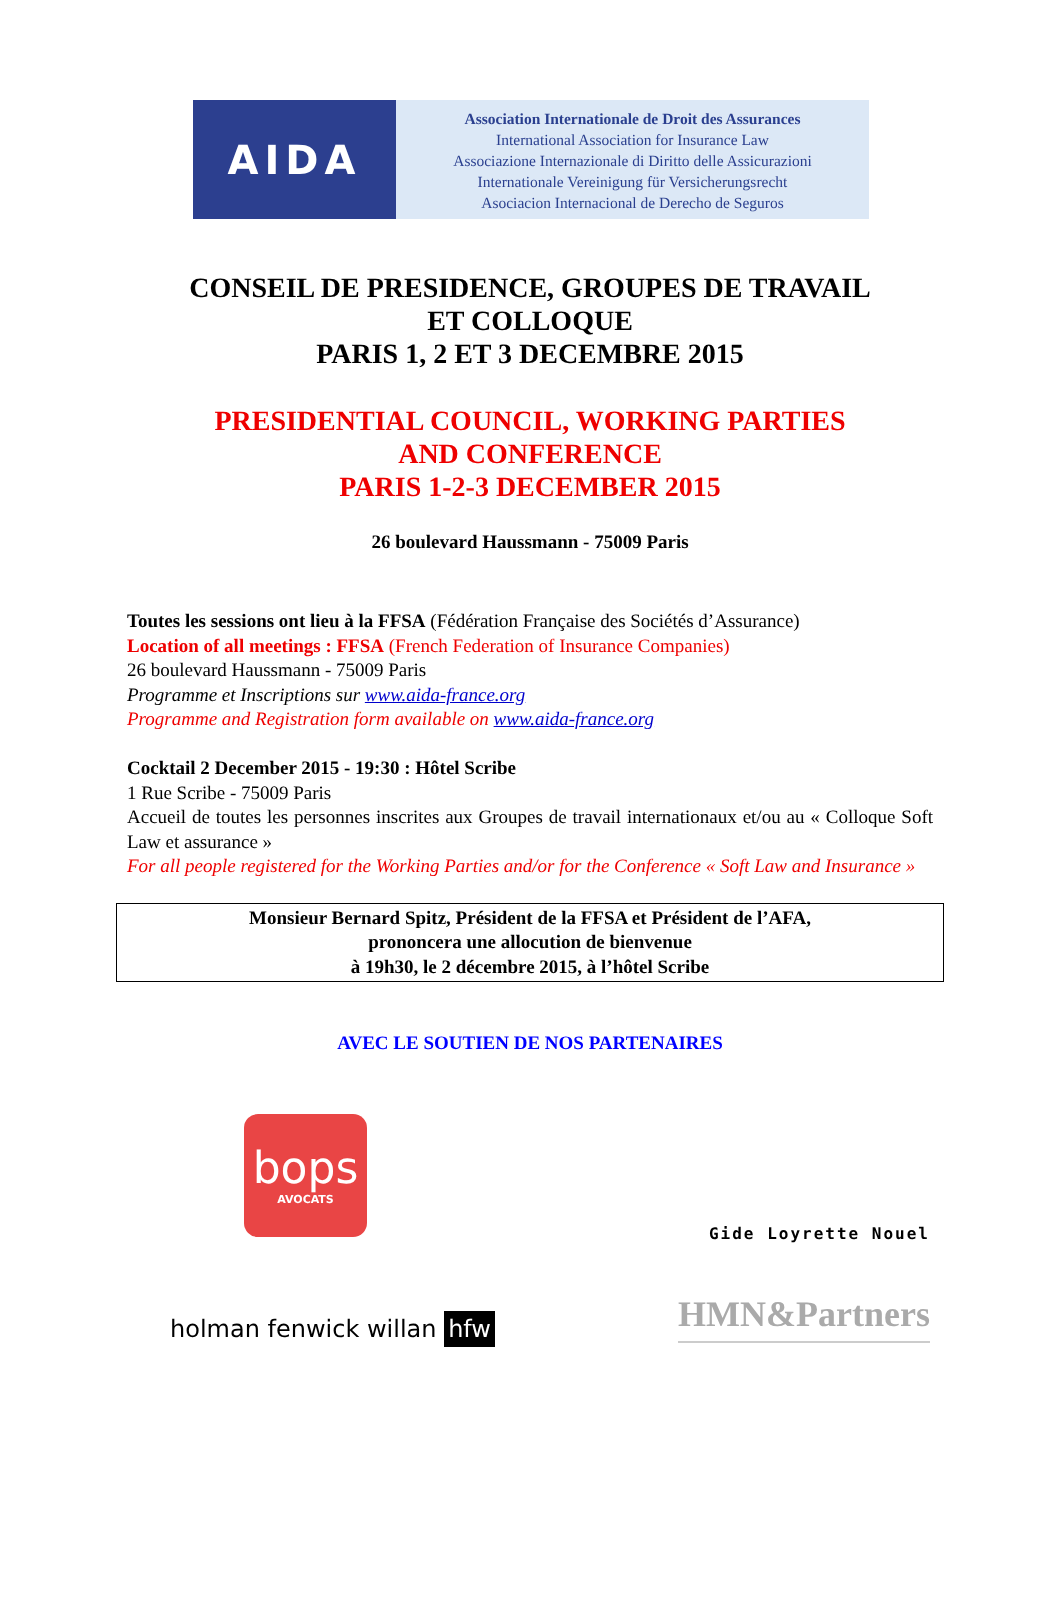AIDA
Association Internationale de Droit des Assurances
International Association for Insurance Law
Associazione Internazionale di Diritto delle Assicurazioni
Internationale Vereinigung für Versicherungsrecht
Asociacion Internacional de Derecho de Seguros
CONSEIL DE PRESIDENCE, GROUPES DE TRAVAIL
ET COLLOQUE
PARIS 1, 2 ET 3 DECEMBRE 2015
PRESIDENTIAL COUNCIL, WORKING PARTIES
AND CONFERENCE
PARIS 1-2-3 DECEMBER 2015
26 boulevard Haussmann - 75009 Paris
Toutes les sessions ont lieu à la FFSA (Fédération Française des Sociétés d’Assurance)
Location of all meetings : FFSA (French Federation of Insurance Companies)
26 boulevard Haussmann - 75009 Paris
Programme et Inscriptions sur www.aida-france.org
Programme and Registration form available on www.aida-france.org
Cocktail 2 December 2015 - 19:30 : Hôtel Scribe
1 Rue Scribe - 75009 Paris
Accueil de toutes les personnes inscrites aux Groupes de travail internationaux et/ou au « Colloque Soft Law et assurance »
For all people registered for the Working Parties and/or for the Conference « Soft Law and Insurance »
Monsieur Bernard Spitz, Président de la FFSA et Président de l’AFA,
prononcera une allocution de bienvenue
à 19h30, le 2 décembre 2015, à l’hôtel Scribe
AVEC LE SOUTIEN DE NOS PARTENAIRES
bops
AVOCATS
Gide Loyrette Nouel
holman fenwick willan hfw
HMN&Partners